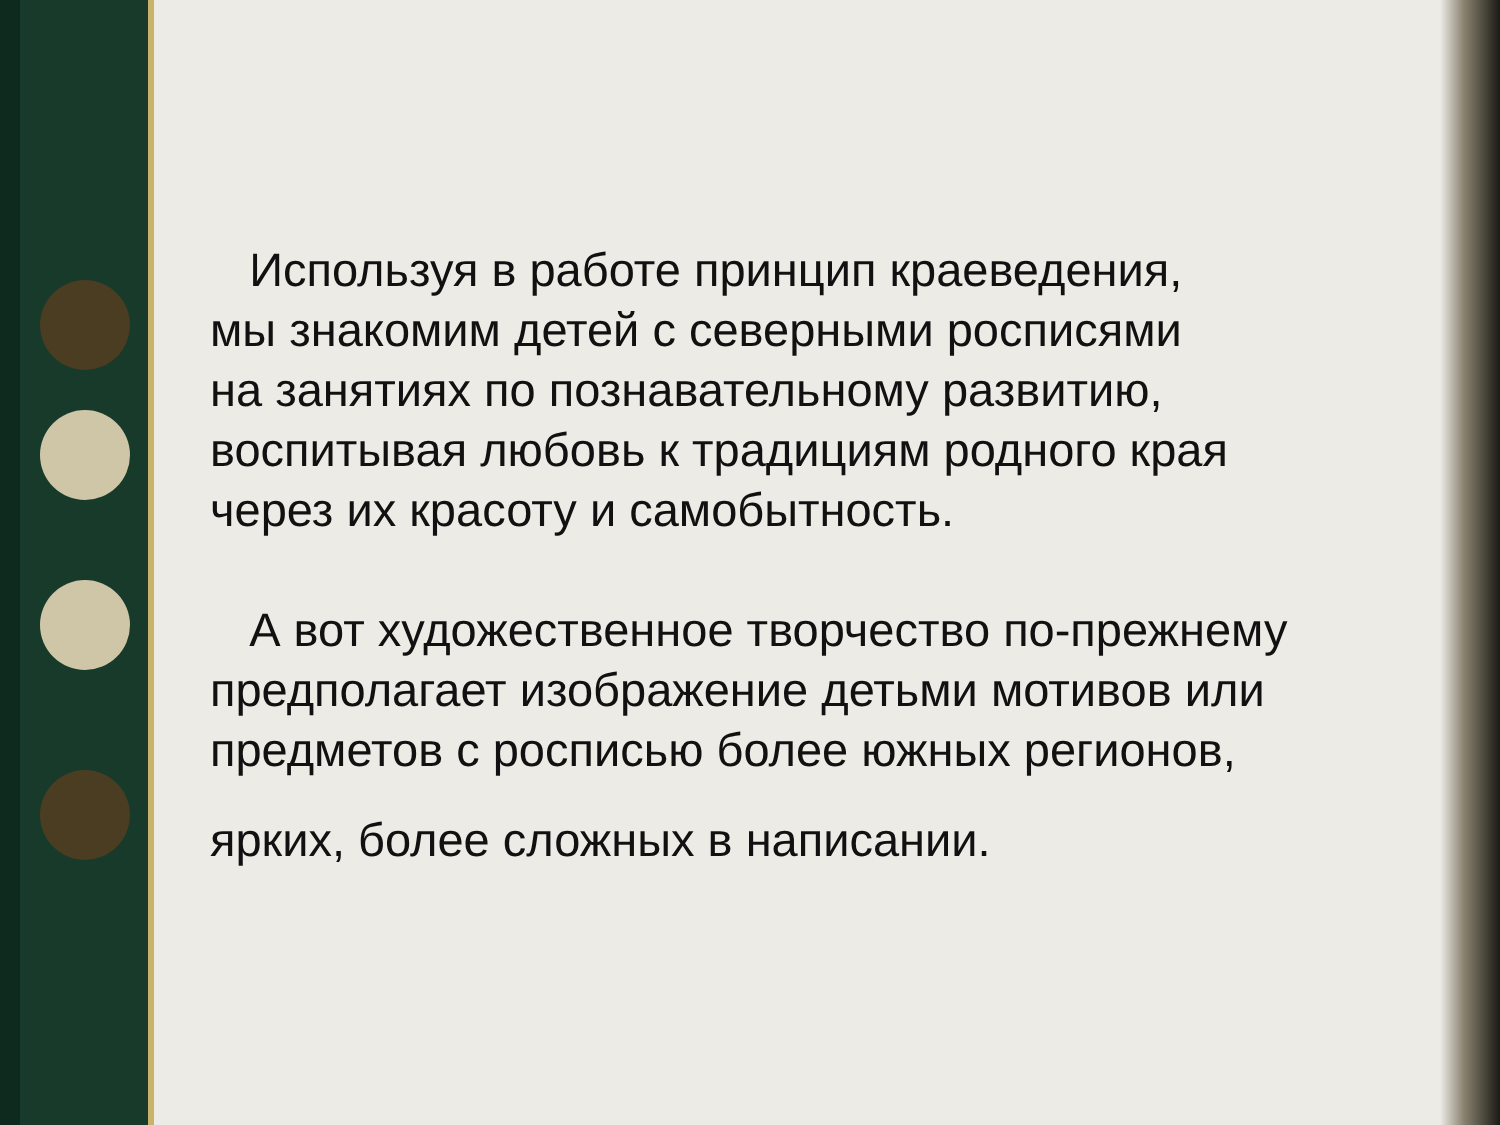Используя в работе принцип краеведения,
мы знакомим детей с северными росписями
на занятиях по познавательному развитию,
воспитывая любовь к традициям родного края
через их красоту и самобытность.
А вот художественное творчество по-прежнему
предполагает изображение детьми мотивов или
предметов с росписью более южных регионов,
ярких, более сложных в написании.